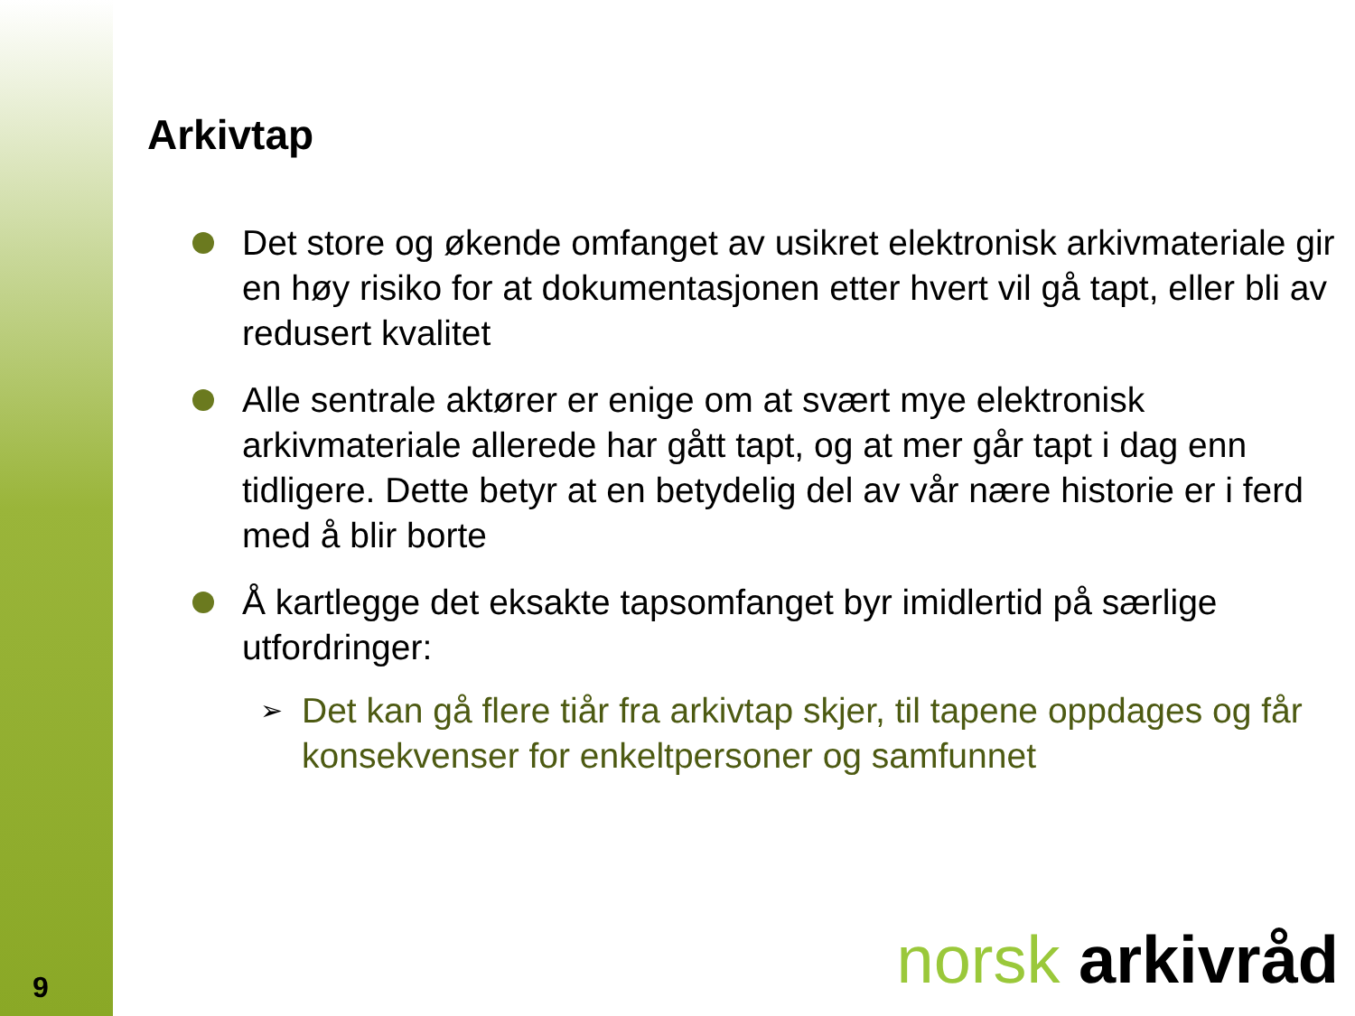Arkivtap
Det store og økende omfanget av usikret elektronisk arkivmateriale gir en høy risiko for at dokumentasjonen etter hvert vil gå tapt, eller bli av redusert kvalitet
Alle sentrale aktører er enige om at svært mye elektronisk arkivmateriale allerede har gått tapt, og at mer går tapt i dag enn tidligere. Dette betyr at en betydelig del av vår nære historie er i ferd med å blir borte
Å kartlegge det eksakte tapsomfanget byr imidlertid på særlige utfordringer:
➢ Det kan gå flere tiår fra arkivtap skjer, til tapene oppdages og får konsekvenser for enkeltpersoner og samfunnet
norsk arkivråd 9